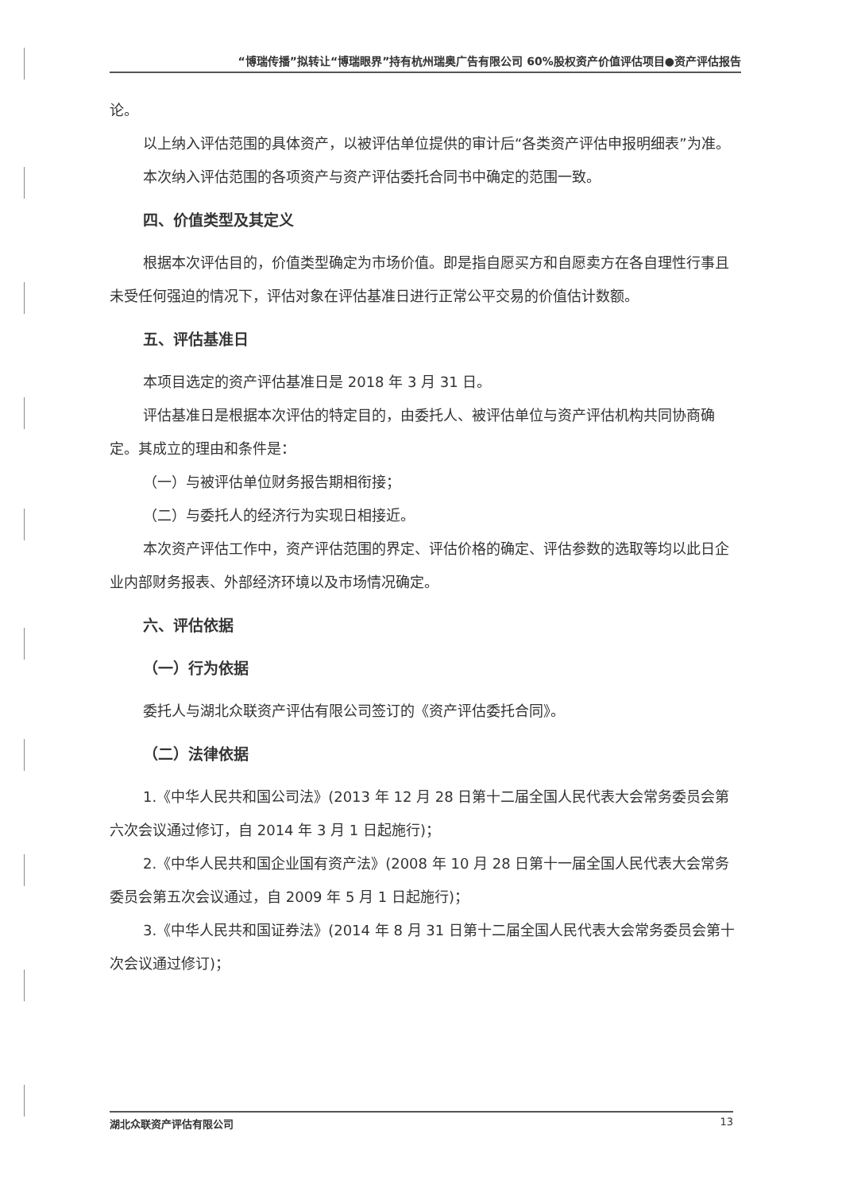“博瑞传播”拟转让“博瑞眼界”持有杭州瑞奥广告有限公司 60%股权资产价值评估项目●资产评估报告
论。
以上纳入评估范围的具体资产，以被评估单位提供的审计后“各类资产评估申报明细表”为准。
本次纳入评估范围的各项资产与资产评估委托合同书中确定的范围一致。
四、价值类型及其定义
根据本次评估目的，价值类型确定为市场价值。即是指自愿买方和自愿卖方在各自理性行事且未受任何强迫的情况下，评估对象在评估基准日进行正常公平交易的价值估计数额。
五、评估基准日
本项目选定的资产评估基准日是 2018 年 3 月 31 日。
评估基准日是根据本次评估的特定目的，由委托人、被评估单位与资产评估机构共同协商确定。其成立的理由和条件是：
（一）与被评估单位财务报告期相衔接；
（二）与委托人的经济行为实现日相接近。
本次资产评估工作中，资产评估范围的界定、评估价格的确定、评估参数的选取等均以此日企业内部财务报表、外部经济环境以及市场情况确定。
六、评估依据
（一）行为依据
委托人与湖北众联资产评估有限公司签订的《资产评估委托合同》。
（二）法律依据
1.《中华人民共和国公司法》(2013 年 12 月 28 日第十二届全国人民代表大会常务委员会第六次会议通过修订，自 2014 年 3 月 1 日起施行)；
2.《中华人民共和国企业国有资产法》(2008 年 10 月 28 日第十一届全国人民代表大会常务委员会第五次会议通过，自 2009 年 5 月 1 日起施行)；
3.《中华人民共和国证券法》(2014 年 8 月 31 日第十二届全国人民代表大会常务委员会第十次会议通过修订)；
湖北众联资产评估有限公司 13